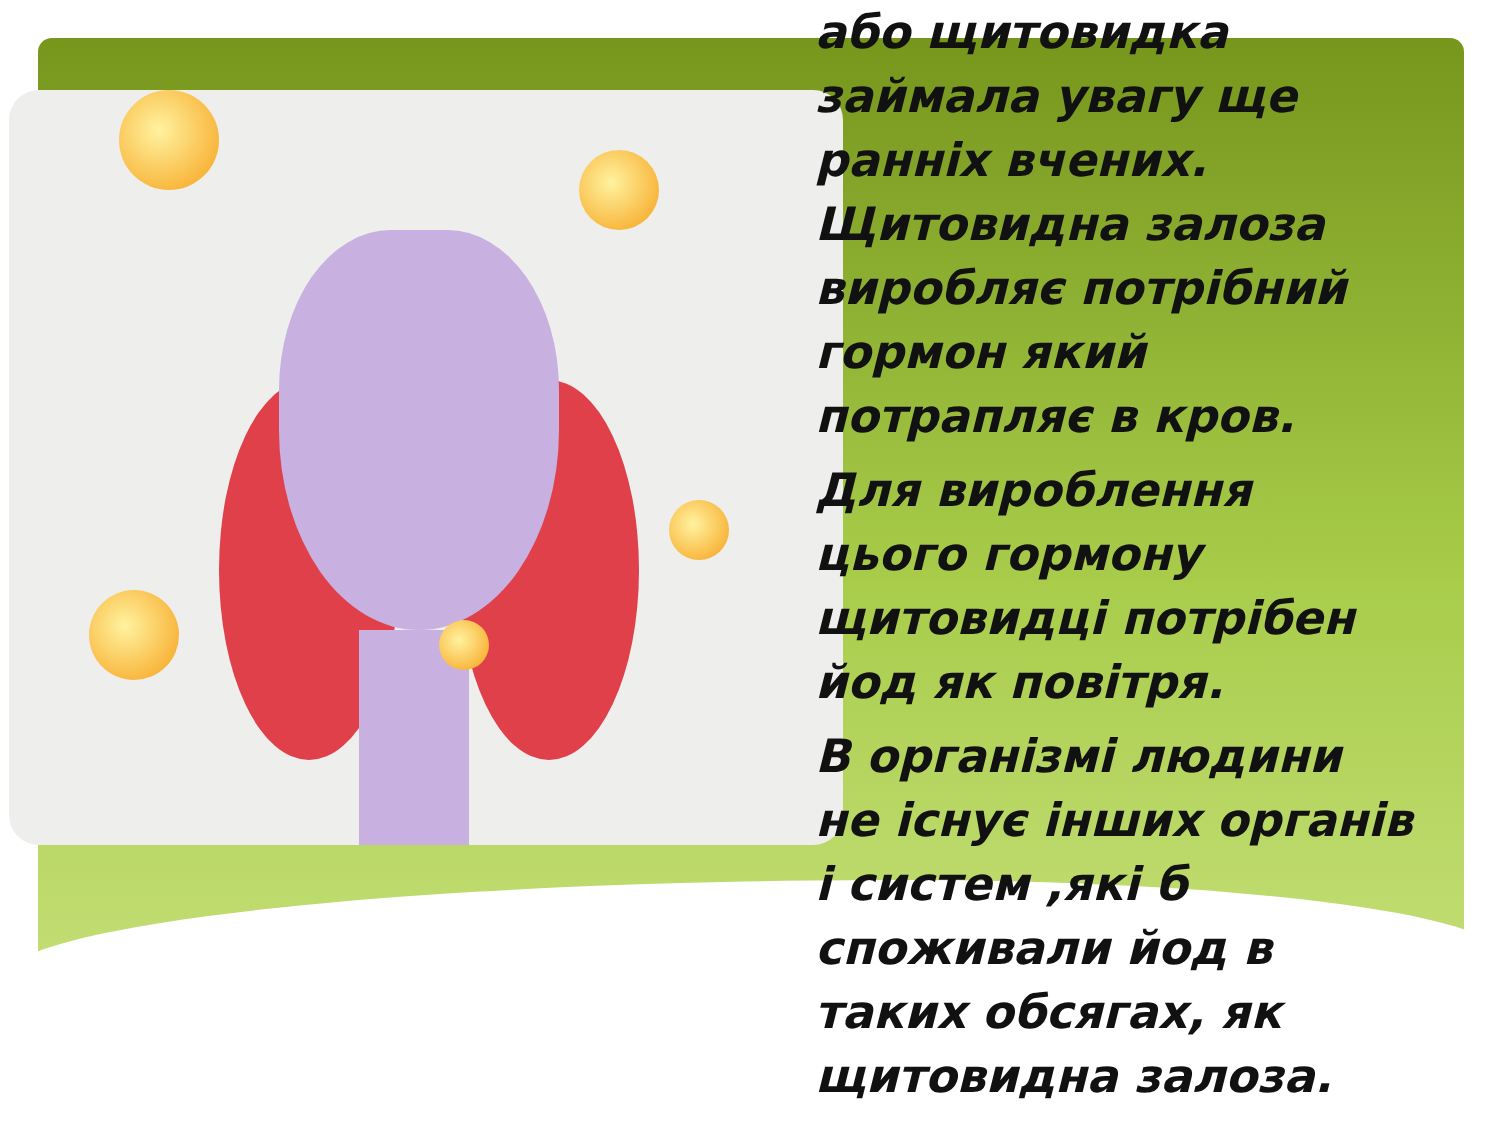або щитовидка займала увагу ще ранніх вчених. Щитовидна залоза виробляє потрібний гормон який потрапляє в кров.
Для вироблення цього гормону щитовидці потрібен йод як повітря.
В організмі людини не існує інших органів і систем ,які б споживали йод в таких обсягах, як щитовидна залоза.